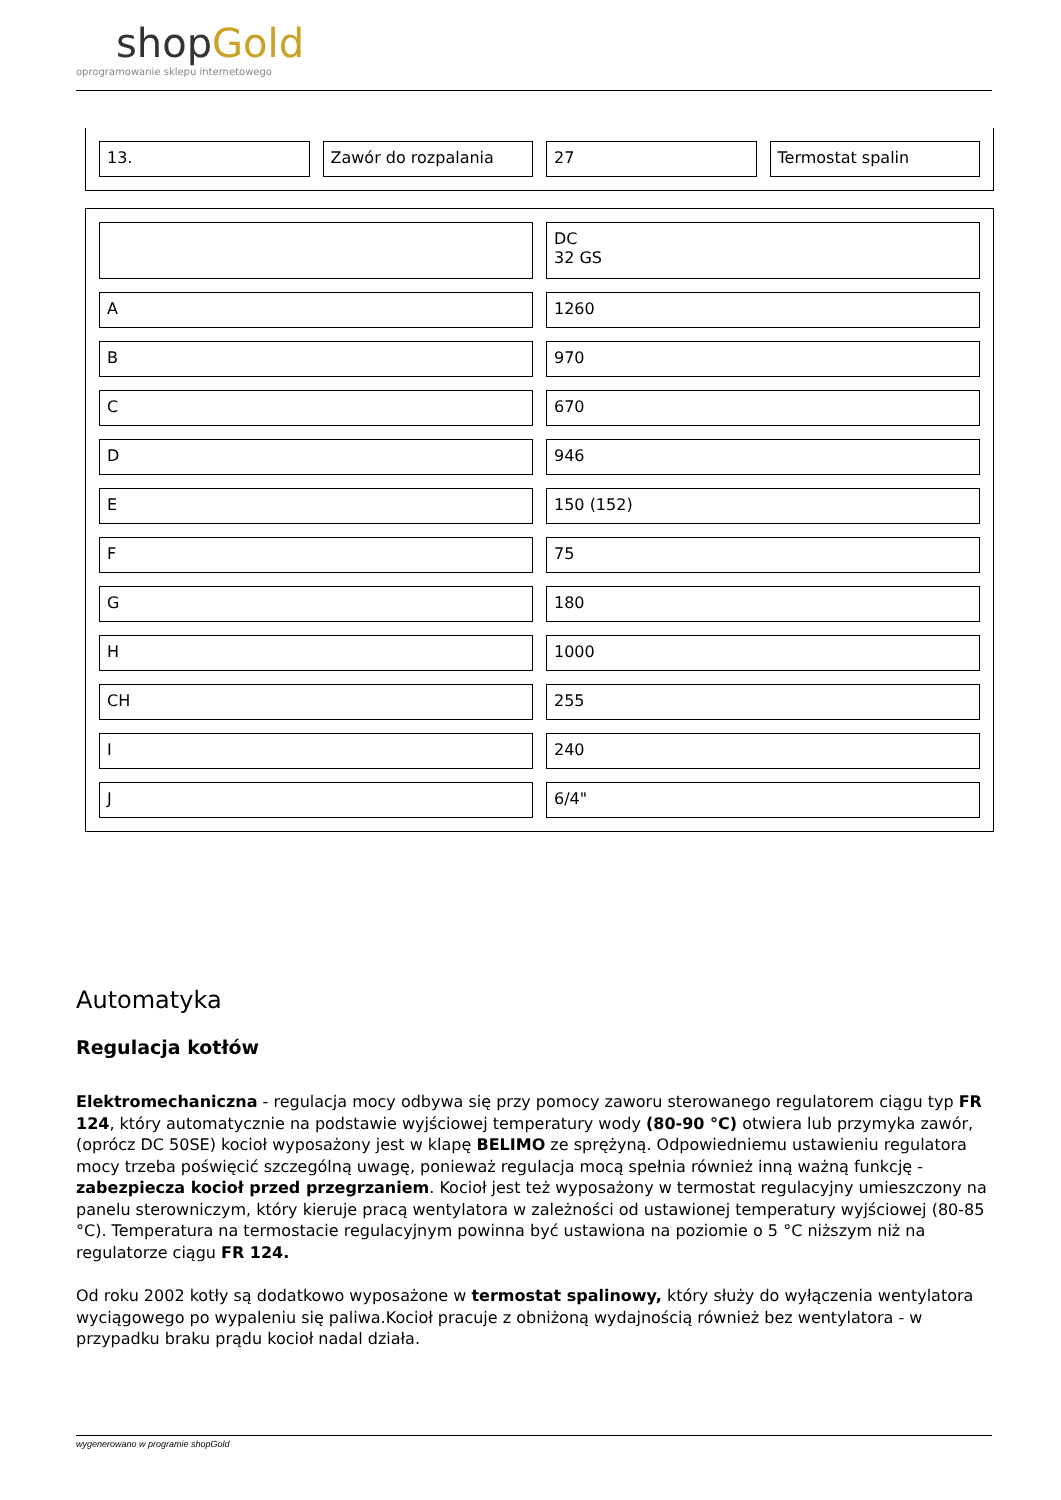shopGold
oprogramowanie sklepu internetowego
| 13. | Zawór do rozpalania | 27 | Termostat spalin |
| | DC 32 GS |
| A | 1260 |
| B | 970 |
| C | 670 |
| D | 946 |
| E | 150 (152) |
| F | 75 |
| G | 180 |
| H | 1000 |
| CH | 255 |
| I | 240 |
| J | 6/4" |
Automatyka
Regulacja kotłów
Elektromechaniczna - regulacja mocy odbywa się przy pomocy zaworu sterowanego regulatorem ciągu typ FR 124, który automatycznie na podstawie wyjściowej temperatury wody (80-90 °C) otwiera lub przymyka zawór, (oprócz DC 50SE) kocioł wyposażony jest w klapę BELIMO ze sprężyną. Odpowiedniemu ustawieniu regulatora mocy trzeba poświęcić szczególną uwagę, ponieważ regulacja mocą spełnia również inną ważną funkcję - zabezpiecza kocioł przed przegrzaniem. Kocioł jest też wyposażony w termostat regulacyjny umieszczony na panelu sterowniczym, który kieruje pracą wentylatora w zależności od ustawionej temperatury wyjściowej (80-85 °C). Temperatura na termostacie regulacyjnym powinna być ustawiona na poziomie o 5 °C niższym niż na regulatorze ciągu FR 124.
Od roku 2002 kotły są dodatkowo wyposażone w termostat spalinowy, który służy do wyłączenia wentylatora wyciągowego po wypaleniu się paliwa.Kocioł pracuje z obniżoną wydajnością również bez wentylatora - w przypadku braku prądu kocioł nadal działa.
wygenerowano w programie shopGold